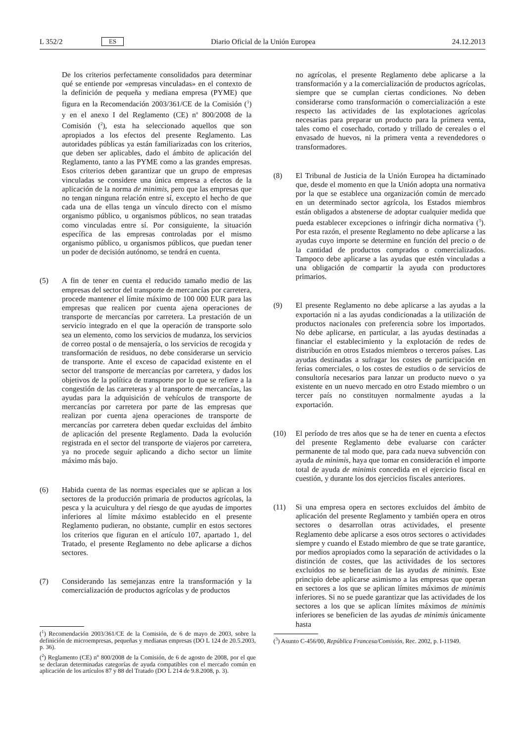L 352/2 ES Diario Oficial de la Unión Europea 24.12.2013
De los criterios perfectamente consolidados para determinar qué se entiende por «empresas vinculadas» en el contexto de la definición de pequeña y mediana empresa (PYME) que figura en la Recomendación 2003/361/CE de la Comisión (<sup>1</sup>) y en el anexo I del Reglamento (CE) n<sup>o</sup> 800/2008 de la Comisión (<sup>2</sup>), esta ha seleccionado aquellos que son apropiados a los efectos del presente Reglamento. Las autoridades públicas ya están familiarizadas con los criterios, que deben ser aplicables, dado el ámbito de aplicación del Reglamento, tanto a las PYME como a las grandes empresas. Esos criterios deben garantizar que un grupo de empresas vinculadas se considere una única empresa a efectos de la aplicación de la norma de minimis, pero que las empresas que no tengan ninguna relación entre sí, excepto el hecho de que cada una de ellas tenga un vínculo directo con el mismo organismo público, u organismos públicos, no sean tratadas como vinculadas entre sí. Por consiguiente, la situación específica de las empresas controladas por el mismo organismo público, u organismos públicos, que puedan tener un poder de decisión autónomo, se tendrá en cuenta.
(5) A fin de tener en cuenta el reducido tamaño medio de las empresas del sector del transporte de mercancías por carretera, procede mantener el límite máximo de 100 000 EUR para las empresas que realicen por cuenta ajena operaciones de transporte de mercancías por carretera. La prestación de un servicio integrado en el que la operación de transporte solo sea un elemento, como los servicios de mudanza, los servicios de correo postal o de mensajería, o los servicios de recogida y transformación de residuos, no debe considerarse un servicio de transporte. Ante el exceso de capacidad existente en el sector del transporte de mercancías por carretera, y dados los objetivos de la política de transporte por lo que se refiere a la congestión de las carreteras y al transporte de mercancías, las ayudas para la adquisición de vehículos de transporte de mercancías por carretera por parte de las empresas que realizan por cuenta ajena operaciones de transporte de mercancías por carretera deben quedar excluidas del ámbito de aplicación del presente Reglamento. Dada la evolución registrada en el sector del transporte de viajeros por carretera, ya no procede seguir aplicando a dicho sector un límite máximo más bajo.
(6) Habida cuenta de las normas especiales que se aplican a los sectores de la producción primaria de productos agrícolas, la pesca y la acuicultura y del riesgo de que ayudas de importes inferiores al límite máximo establecido en el presente Reglamento pudieran, no obstante, cumplir en estos sectores los criterios que figuran en el artículo 107, apartado 1, del Tratado, el presente Reglamento no debe aplicarse a dichos sectores.
(7) Considerando las semejanzas entre la transformación y la comercialización de productos agrícolas y de productos
(<sup>1</sup>) Recomendación 2003/361/CE de la Comisión, de 6 de mayo de 2003, sobre la definición de microempresas, pequeñas y medianas empresas (DO L 124 de 20.5.2003, p. 36).
(<sup>2</sup>) Reglamento (CE) n<sup>o</sup> 800/2008 de la Comisión, de 6 de agosto de 2008, por el que se declaran determinadas categorías de ayuda compatibles con el mercado común en aplicación de los artículos 87 y 88 del Tratado (DO L 214 de 9.8.2008, p. 3).
no agrícolas, el presente Reglamento debe aplicarse a la transformación y a la comercialización de productos agrícolas, siempre que se cumplan ciertas condiciones. No deben considerarse como transformación o comercialización a este respecto las actividades de las explotaciones agrícolas necesarias para preparar un producto para la primera venta, tales como el cosechado, cortado y trillado de cereales o el envasado de huevos, ni la primera venta a revendedores o transformadores.
(8) El Tribunal de Justicia de la Unión Europea ha dictaminado que, desde el momento en que la Unión adopta una normativa por la que se establece una organización común de mercado en un determinado sector agrícola, los Estados miembros están obligados a abstenerse de adoptar cualquier medida que pueda establecer excepciones o infringir dicha normativa (<sup>3</sup>). Por esta razón, el presente Reglamento no debe aplicarse a las ayudas cuyo importe se determine en función del precio o de la cantidad de productos comprados o comercializados. Tampoco debe aplicarse a las ayudas que estén vinculadas a una obligación de compartir la ayuda con productores primarios.
(9) El presente Reglamento no debe aplicarse a las ayudas a la exportación ni a las ayudas condicionadas a la utilización de productos nacionales con preferencia sobre los importados. No debe aplicarse, en particular, a las ayudas destinadas a financiar el establecimiento y la explotación de redes de distribución en otros Estados miembros o terceros países. Las ayudas destinadas a sufragar los costes de participación en ferias comerciales, o los costes de estudios o de servicios de consultoría necesarios para lanzar un producto nuevo o ya existente en un nuevo mercado en otro Estado miembro o un tercer país no constituyen normalmente ayudas a la exportación.
(10) El período de tres años que se ha de tener en cuenta a efectos del presente Reglamento debe evaluarse con carácter permanente de tal modo que, para cada nueva subvención con ayuda de minimis, haya que tomar en consideración el importe total de ayuda de minimis concedida en el ejercicio fiscal en cuestión, y durante los dos ejercicios fiscales anteriores.
(11) Si una empresa opera en sectores excluidos del ámbito de aplicación del presente Reglamento y también opera en otros sectores o desarrollan otras actividades, el presente Reglamento debe aplicarse a esos otros sectores o actividades siempre y cuando el Estado miembro de que se trate garantice, por medios apropiados como la separación de actividades o la distinción de costes, que las actividades de los sectores excluidos no se benefician de las ayudas de minimis. Este principio debe aplicarse asimismo a las empresas que operan en sectores a los que se aplican límites máximos de minimis inferiores. Si no se puede garantizar que las actividades de los sectores a los que se aplican límites máximos de minimis inferiores se beneficien de las ayudas de minimis únicamente hasta
(<sup>3</sup>) Asunto C-456/00, República Francesa/Comisión, Rec. 2002, p. I-11949.